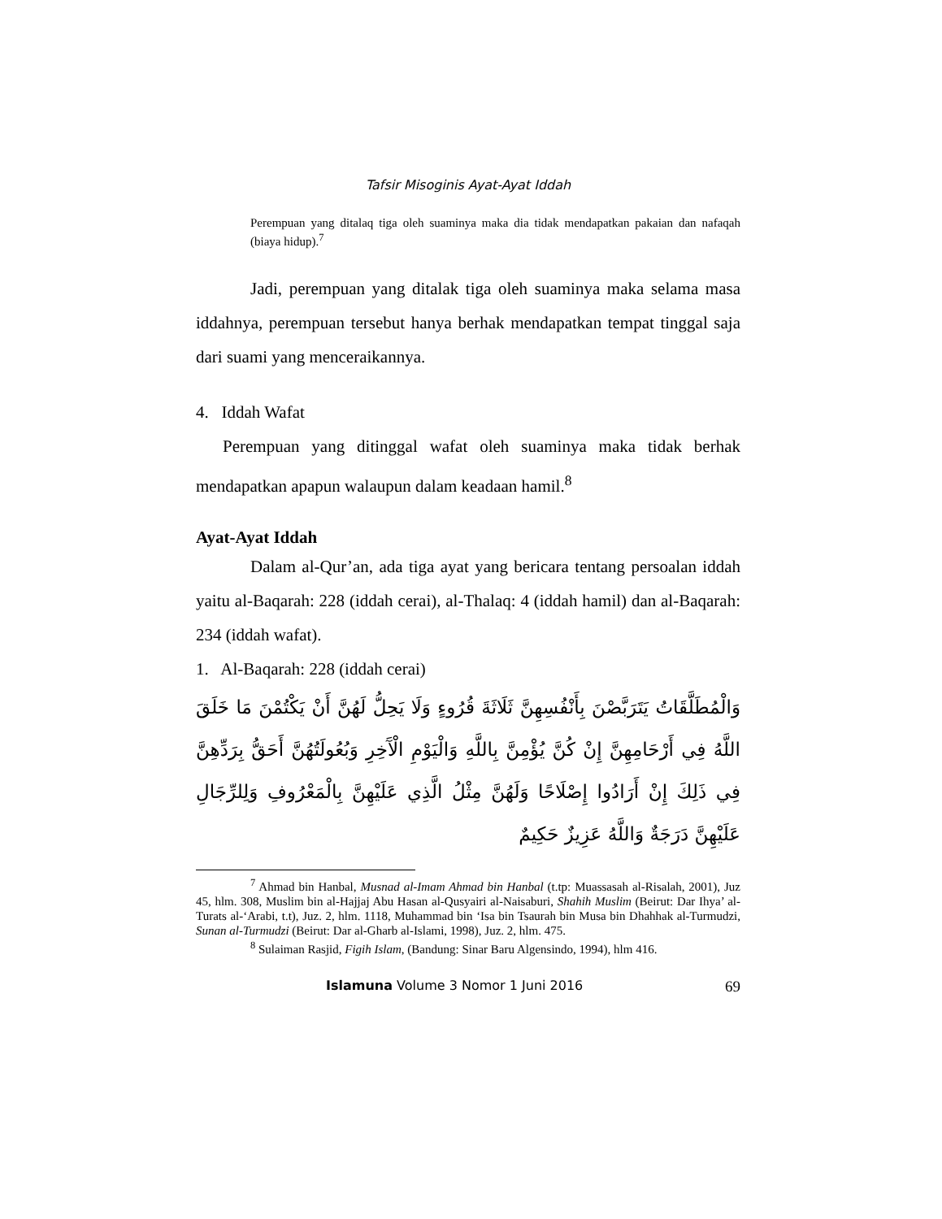Tafsir Misoginis Ayat-Ayat Iddah
Perempuan yang ditalaq tiga oleh suaminya maka dia tidak mendapatkan pakaian dan nafaqah (biaya hidup).<sup>7</sup>
Jadi, perempuan yang ditalak tiga oleh suaminya maka selama masa iddahnya, perempuan tersebut hanya berhak mendapatkan tempat tinggal saja dari suami yang menceraikannya.
4. Iddah Wafat
Perempuan yang ditinggal wafat oleh suaminya maka tidak berhak mendapatkan apapun walaupun dalam keadaan hamil.<sup>8</sup>
Ayat-Ayat Iddah
Dalam al-Qur’an, ada tiga ayat yang bericara tentang persoalan iddah yaitu al-Baqarah: 228 (iddah cerai), al-Thalaq: 4 (iddah hamil) dan al-Baqarah: 234 (iddah wafat).
1. Al-Baqarah: 228 (iddah cerai)
وَالْمُطَلَّقَاتُ يَتَرَبَّصْنَ بِأَنْفُسِهِنَّ ثَلَاثَةَ قُرُوءٍ وَلَا يَحِلُّ لَهُنَّ أَنْ يَكْتُمْنَ مَا خَلَقَ اللَّهُ فِي أَرْحَامِهِنَّ إِنْ كُنَّ يُؤْمِنَّ بِاللَّهِ وَالْيَوْمِ الْآَخِرِ وَبُعُولَتُهُنَّ أَحَقُّ بِرَدِّهِنَّ فِي ذَلِكَ إِنْ أَرَادُوا إِصْلَاحًا وَلَهُنَّ مِثْلُ الَّذِي عَلَيْهِنَّ بِالْمَعْرُوفِ وَلِلرِّجَالِ عَلَيْهِنَّ دَرَجَةٌ وَاللَّهُ عَزِيزٌ حَكِيمٌ
<sup>7</sup> Ahmad bin Hanbal, Musnad al-Imam Ahmad bin Hanbal (t.tp: Muassasah al-Risalah, 2001), Juz 45, hlm. 308, Muslim bin al-Hajjaj Abu Hasan al-Qusyairi al-Naisaburi, Shahih Muslim (Beirut: Dar Ihya’ al-Turats al-‘Arabi, t.t), Juz. 2, hlm. 1118, Muhammad bin ‘Isa bin Tsaurah bin Musa bin Dhahhak al-Turmudzi, Sunan al-Turmudzi (Beirut: Dar al-Gharb al-Islami, 1998), Juz. 2, hlm. 475.
<sup>8</sup> Sulaiman Rasjid, Figih Islam, (Bandung: Sinar Baru Algensindo, 1994), hlm 416.
Islamuna Volume 3 Nomor 1 Juni 2016 69